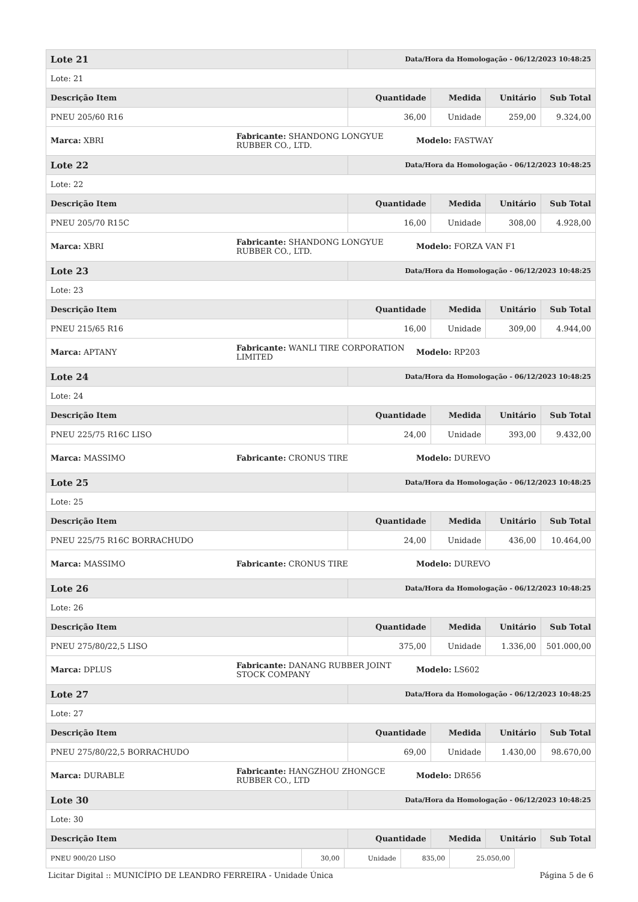| Lote 21 | Data/Hora da Homologação - 06/12/2023 10:48:25 | | | |
| --- | --- | --- | --- | --- |
| Lote: 21 | | | | |
| Descrição Item | Quantidade | Medida | Unitário | Sub Total |
| PNEU 205/60 R16 | 36,00 | Unidade | 259,00 | 9.324,00 |
| / Marca: XBRI / Fabricante: SHANDONG LONGYUE RUBBER CO., LTD. / Modelo: FASTWAY / | | | | |
| Lote 22 | Data/Hora da Homologação - 06/12/2023 10:48:25 | | | |
| Lote: 22 | | | | |
| Descrição Item | Quantidade | Medida | Unitário | Sub Total |
| PNEU 205/70 R15C | 16,00 | Unidade | 308,00 | 4.928,00 |
| / Marca: XBRI / Fabricante: SHANDONG LONGYUE RUBBER CO., LTD. / Modelo: FORZA VAN F1 / | | | | |
| Lote 23 | Data/Hora da Homologação - 06/12/2023 10:48:25 | | | |
| Lote: 23 | | | | |
| Descrição Item | Quantidade | Medida | Unitário | Sub Total |
| PNEU 215/65 R16 | 16,00 | Unidade | 309,00 | 4.944,00 |
| / Marca: APTANY / Fabricante: WANLI TIRE CORPORATION LIMITED / Modelo: RP203 / | | | | |
| Lote 24 | Data/Hora da Homologação - 06/12/2023 10:48:25 | | | |
| Lote: 24 | | | | |
| Descrição Item | Quantidade | Medida | Unitário | Sub Total |
| PNEU 225/75 R16C LISO | 24,00 | Unidade | 393,00 | 9.432,00 |
| / Marca: MASSIMO / Fabricante: CRONUS TIRE / Modelo: DUREVO / | | | | |
| Lote 25 | Data/Hora da Homologação - 06/12/2023 10:48:25 | | | |
| Lote: 25 | | | | |
| Descrição Item | Quantidade | Medida | Unitário | Sub Total |
| PNEU 225/75 R16C BORRACHUDO | 24,00 | Unidade | 436,00 | 10.464,00 |
| / Marca: MASSIMO / Fabricante: CRONUS TIRE / Modelo: DUREVO / | | | | |
| Lote 26 | Data/Hora da Homologação - 06/12/2023 10:48:25 | | | |
| Lote: 26 | | | | |
| Descrição Item | Quantidade | Medida | Unitário | Sub Total |
| PNEU 275/80/22,5 LISO | 375,00 | Unidade | 1.336,00 | 501.000,00 |
| / Marca: DPLUS / Fabricante: DANANG RUBBER JOINT STOCK COMPANY / Modelo: LS602 / | | | | |
| Lote 27 | Data/Hora da Homologação - 06/12/2023 10:48:25 | | | |
| Lote: 27 | | | | |
| Descrição Item | Quantidade | Medida | Unitário | Sub Total |
| PNEU 275/80/22,5 BORRACHUDO | 69,00 | Unidade | 1.430,00 | 98.670,00 |
| / Marca: DURABLE / Fabricante: HANGZHOU ZHONGCE RUBBER CO., LTD / Modelo: DR656 / | | | | |
| Lote 30 | Data/Hora da Homologação - 06/12/2023 10:48:25 | | | |
| Lote: 30 | | | | |
| Descrição Item | Quantidade | Medida | Unitário | Sub Total |
| PNEU 900/20 LISO | 30,00 | Unidade | 835,00 | 25.050,00 |
Licitar Digital :: MUNICÍPIO DE LEANDRO FERREIRA - Unidade Única Página 5 de 6